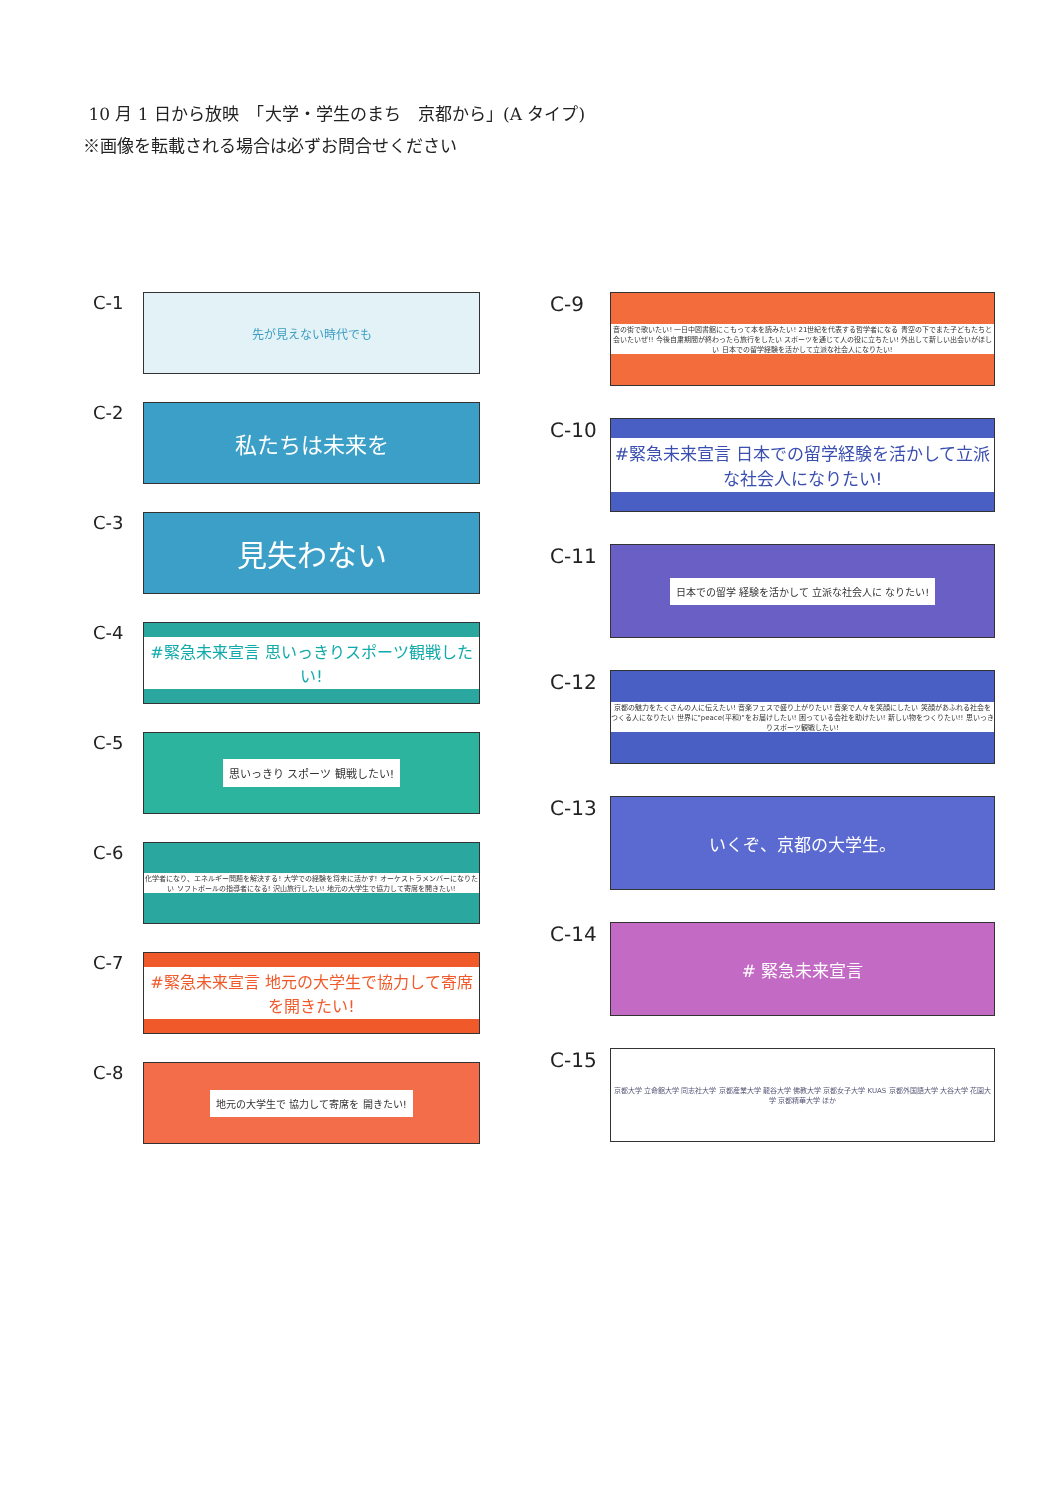10 月 1 日から放映　「大学・学生のまち　京都から」(A タイプ)
※画像を転載される場合は必ずお問合せください
C-1
先が見えない時代でも
C-2
私たちは未来を
C-3
見失わない
C-4
#緊急未来宣言 思いっきりスポーツ観戦したい!
C-5
思いっきり スポーツ 観戦したい!
C-6
化学者になり、エネルギー問題を解決する! 大学での経験を将来に活かす! オーケストラメンバーになりたい ソフトボールの指導者になる! 沢山旅行したい! 地元の大学生で協力して寄席を開きたい!
C-7
#緊急未来宣言 地元の大学生で協力して寄席を開きたい!
C-8
地元の大学生で 協力して寄席を 開きたい!
C-9
音の街で歌いたい! 一日中図書館にこもって本を読みたい! 21世紀を代表する哲学者になる 青空の下でまた子どもたちと会いたいぜ!! 今後自粛期間が終わったら旅行をしたい スポーツを通じて人の役に立ちたい! 外出して新しい出会いがほしい 日本での留学経験を活かして立派な社会人になりたい!
C-10
#緊急未来宣言 日本での留学経験を活かして立派な社会人になりたい!
C-11
日本での留学 経験を活かして 立派な社会人に なりたい!
C-12
京都の魅力をたくさんの人に伝えたい! 音楽フェスで盛り上がりたい! 音楽で人々を笑顔にしたい 笑顔があふれる社会をつくる人になりたい 世界に"peace(平和)"をお届けしたい! 困っている会社を助けたい! 新しい物をつくりたい!! 思いっきりスポーツ観戦したい!
C-13
いくぞ、京都の大学生。
C-14
# 緊急未来宣言
C-15
京都大学 立命館大学 同志社大学 京都産業大学 龍谷大学 佛教大学 京都女子大学 KUAS 京都外国語大学 大谷大学 花園大学 京都精華大学 ほか